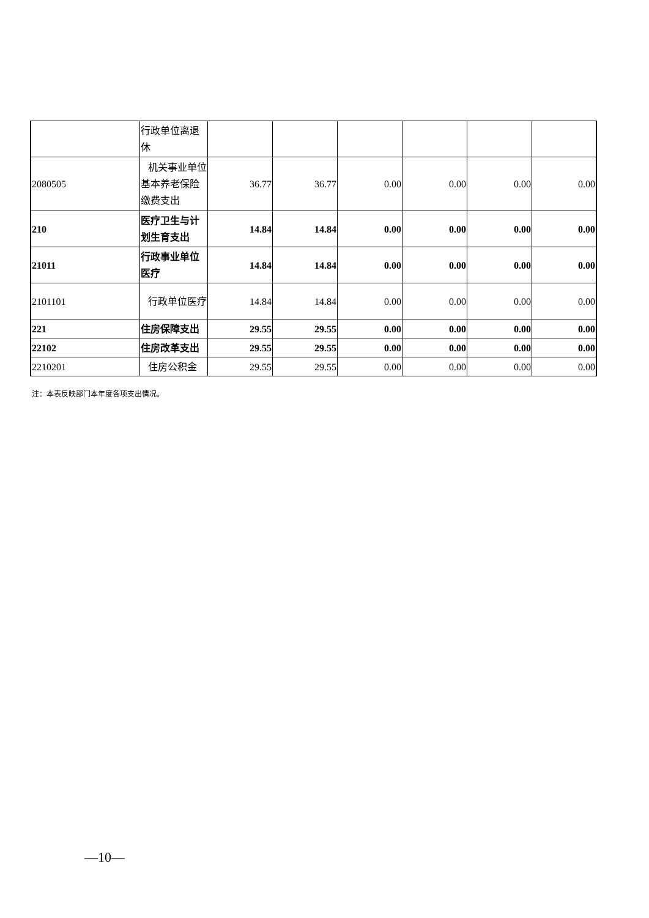| | 行政单位离退休 | | | | | | |
| 2080505 | 机关事业单位基本养老保险缴费支出 | 36.77 | 36.77 | 0.00 | 0.00 | 0.00 | 0.00 |
| 210 | 医疗卫生与计划生育支出 | 14.84 | 14.84 | 0.00 | 0.00 | 0.00 | 0.00 |
| 21011 | 行政事业单位医疗 | 14.84 | 14.84 | 0.00 | 0.00 | 0.00 | 0.00 |
| 2101101 | 行政单位医疗 | 14.84 | 14.84 | 0.00 | 0.00 | 0.00 | 0.00 |
| 221 | 住房保障支出 | 29.55 | 29.55 | 0.00 | 0.00 | 0.00 | 0.00 |
| 22102 | 住房改革支出 | 29.55 | 29.55 | 0.00 | 0.00 | 0.00 | 0.00 |
| 2210201 | 住房公积金 | 29.55 | 29.55 | 0.00 | 0.00 | 0.00 | 0.00 |
注：本表反映部门本年度各项支出情况。
—10—